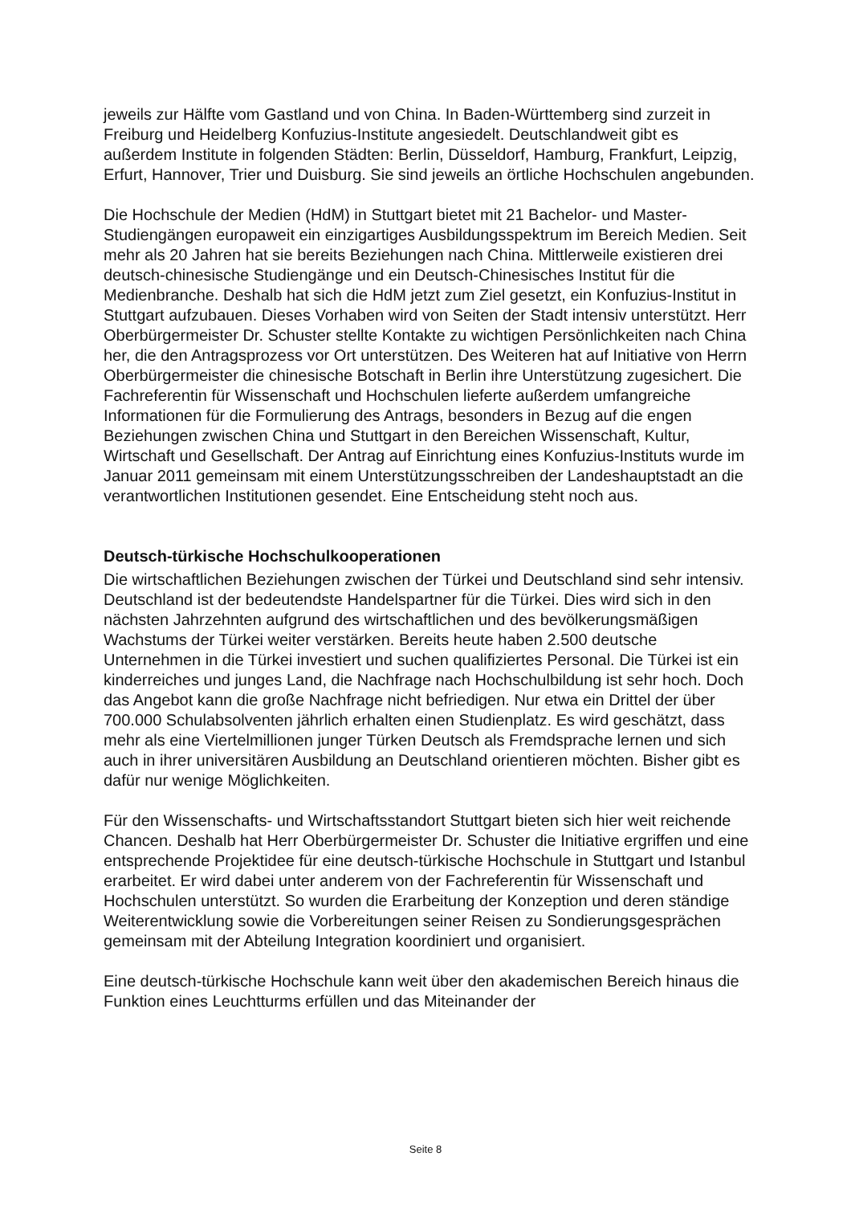jeweils zur Hälfte vom Gastland und von China. In Baden-Württemberg sind zurzeit in Freiburg und Heidelberg Konfuzius-Institute angesiedelt. Deutschlandweit gibt es außerdem Institute in folgenden Städten: Berlin, Düsseldorf, Hamburg, Frankfurt, Leipzig, Erfurt, Hannover, Trier und Duisburg. Sie sind jeweils an örtliche Hochschulen angebunden.
Die Hochschule der Medien (HdM) in Stuttgart bietet mit 21 Bachelor- und Master-Studiengängen europaweit ein einzigartiges Ausbildungsspektrum im Bereich Medien. Seit mehr als 20 Jahren hat sie bereits Beziehungen nach China. Mittlerweile existieren drei deutsch-chinesische Studiengänge und ein Deutsch-Chinesisches Institut für die Medienbranche. Deshalb hat sich die HdM jetzt zum Ziel gesetzt, ein Konfuzius-Institut in Stuttgart aufzubauen. Dieses Vorhaben wird von Seiten der Stadt intensiv unterstützt. Herr Oberbürgermeister Dr. Schuster stellte Kontakte zu wichtigen Persönlichkeiten nach China her, die den Antragsprozess vor Ort unterstützen. Des Weiteren hat auf Initiative von Herrn Oberbürgermeister die chinesische Botschaft in Berlin ihre Unterstützung zugesichert. Die Fachreferentin für Wissenschaft und Hochschulen lieferte außerdem umfangreiche Informationen für die Formulierung des Antrags, besonders in Bezug auf die engen Beziehungen zwischen China und Stuttgart in den Bereichen Wissenschaft, Kultur, Wirtschaft und Gesellschaft. Der Antrag auf Einrichtung eines Konfuzius-Instituts wurde im Januar 2011 gemeinsam mit einem Unterstützungsschreiben der Landeshauptstadt an die verantwortlichen Institutionen gesendet. Eine Entscheidung steht noch aus.
Deutsch-türkische Hochschulkooperationen
Die wirtschaftlichen Beziehungen zwischen der Türkei und Deutschland sind sehr intensiv. Deutschland ist der bedeutendste Handelspartner für die Türkei. Dies wird sich in den nächsten Jahrzehnten aufgrund des wirtschaftlichen und des bevölkerungsmäßigen Wachstums der Türkei weiter verstärken. Bereits heute haben 2.500 deutsche Unternehmen in die Türkei investiert und suchen qualifiziertes Personal. Die Türkei ist ein kinderreiches und junges Land, die Nachfrage nach Hochschulbildung ist sehr hoch. Doch das Angebot kann die große Nachfrage nicht befriedigen. Nur etwa ein Drittel der über 700.000 Schulabsolventen jährlich erhalten einen Studienplatz. Es wird geschätzt, dass mehr als eine Viertelmillionen junger Türken Deutsch als Fremdsprache lernen und sich auch in ihrer universitären Ausbildung an Deutschland orientieren möchten. Bisher gibt es dafür nur wenige Möglichkeiten.
Für den Wissenschafts- und Wirtschaftsstandort Stuttgart bieten sich hier weit reichende Chancen. Deshalb hat Herr Oberbürgermeister Dr. Schuster die Initiative ergriffen und eine entsprechende Projektidee für eine deutsch-türkische Hochschule in Stuttgart und Istanbul erarbeitet. Er wird dabei unter anderem von der Fachreferentin für Wissenschaft und Hochschulen unterstützt. So wurden die Erarbeitung der Konzeption und deren ständige Weiterentwicklung sowie die Vorbereitungen seiner Reisen zu Sondierungsgesprächen gemeinsam mit der Abteilung Integration koordiniert und organisiert.
Eine deutsch-türkische Hochschule kann weit über den akademischen Bereich hinaus die Funktion eines Leuchtturms erfüllen und das Miteinander der
Seite 8